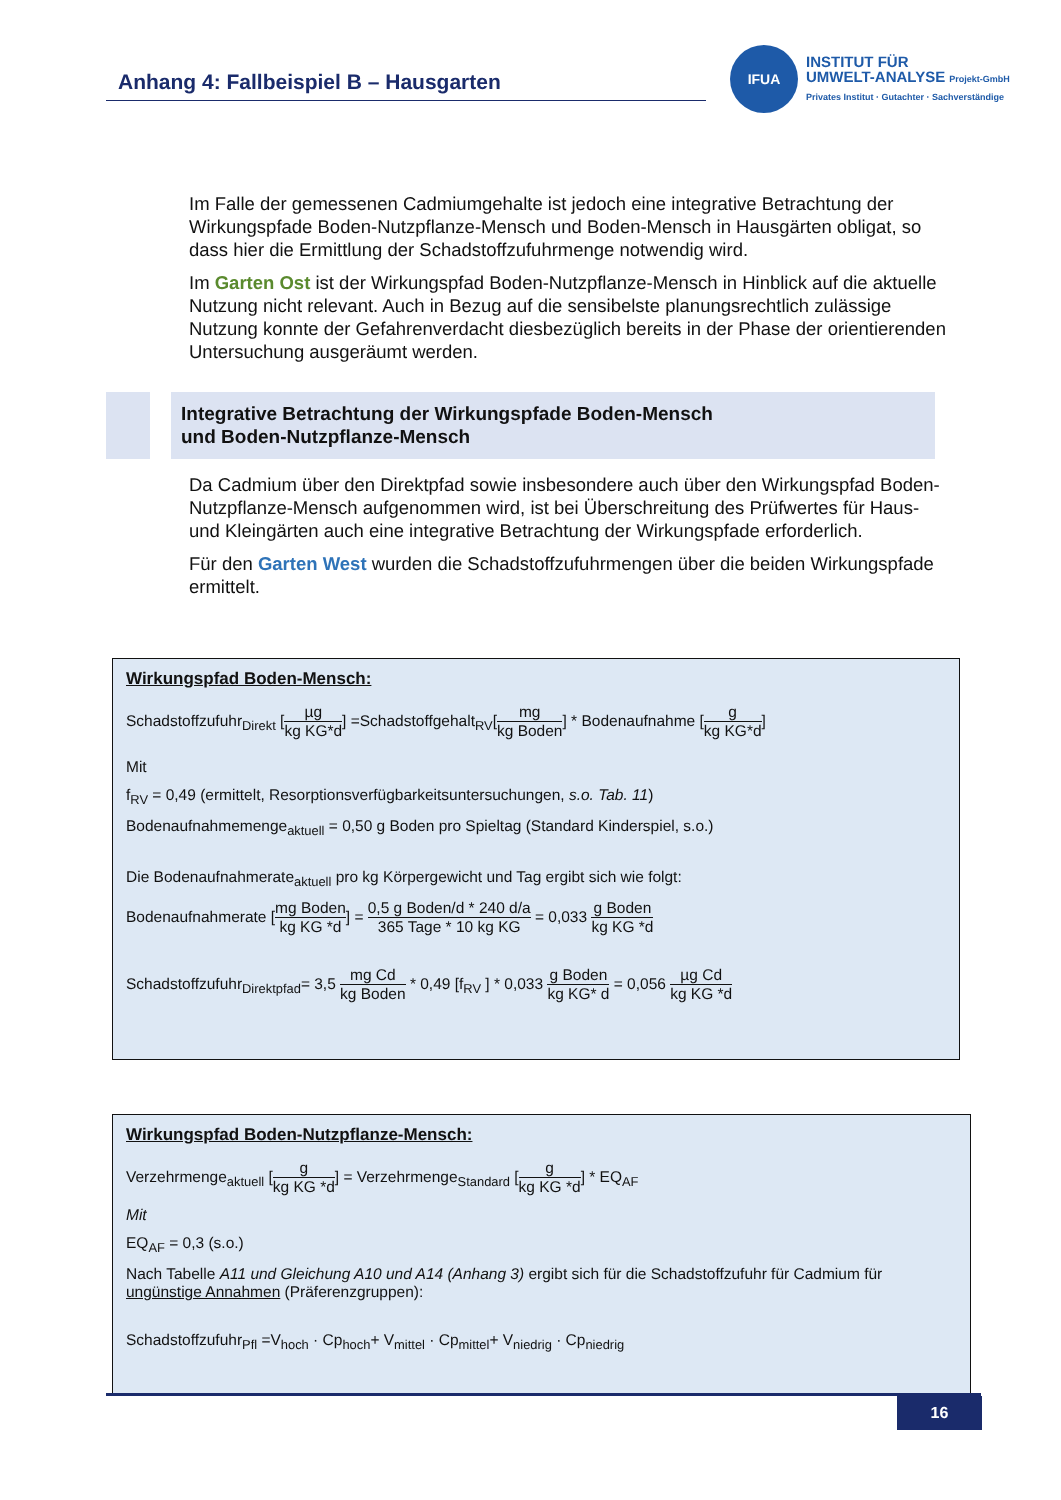Anhang 4: Fallbeispiel B – Hausgarten
IFUA
INSTITUT FÜR
UMWELT-ANALYSE Projekt-GmbH
Privates Institut · Gutachter · Sachverständige
Im Falle der gemessenen Cadmiumgehalte ist jedoch eine integrative Betrachtung der Wirkungspfade Boden-Nutzpflanze-Mensch und Boden-Mensch in Hausgärten obligat, so dass hier die Ermittlung der Schadstoffzufuhrmenge notwendig wird.
Im Garten Ost ist der Wirkungspfad Boden-Nutzpflanze-Mensch in Hinblick auf die aktuelle Nutzung nicht relevant. Auch in Bezug auf die sensibelste planungsrechtlich zulässige Nutzung konnte der Gefahrenverdacht diesbezüglich bereits in der Phase der orientierenden Untersuchung ausgeräumt werden.
Da Cadmium über den Direktpfad sowie insbesondere auch über den Wirkungspfad Boden-Nutzpflanze-Mensch aufgenommen wird, ist bei Überschreitung des Prüfwertes für Haus- und Kleingärten auch eine integrative Betrachtung der Wirkungspfade erforderlich.
Für den Garten West wurden die Schadstoffzufuhrmengen über die beiden Wirkungspfade ermittelt.
Integrative Betrachtung der Wirkungspfade Boden-Mensch
und Boden-Nutzpflanze-Mensch
Wirkungspfad Boden-Mensch:
Schadstoffzufuhr<sub>Direkt</sub> [µg kg KG*d] =Schadstoffgehalt<sub>RV</sub>[mg kg Boden] * Bodenaufnahme [g kg KG*d]
Mit
f<sub>RV</sub> = 0,49 (ermittelt, Resorptionsverfügbarkeitsuntersuchungen, s.o. Tab. 11)
Bodenaufnahmemenge<sub>aktuell</sub> = 0,50 g Boden pro Spieltag (Standard Kinderspiel, s.o.)
Die Bodenaufnahmerate<sub>aktuell</sub> pro kg Körpergewicht und Tag ergibt sich wie folgt:
Bodenaufnahmerate [mg Boden kg KG *d] = 0,5 g Boden/d * 240 d/a 365 Tage * 10 kg KG = 0,033 g Boden kg KG *d
Schadstoffzufuhr<sub>Direktpfad</sub>= 3,5 mg Cd kg Boden * 0,49 [f<sub>RV</sub> ] * 0,033 g Boden kg KG* d = 0,056 µg Cd kg KG *d
Wirkungspfad Boden-Nutzpflanze-Mensch:
Verzehrmenge<sub>aktuell</sub> [g kg KG *d] = Verzehrmenge<sub>Standard</sub> [g kg KG *d] * EQ<sub>AF</sub>
Mit
EQ<sub>AF</sub> = 0,3 (s.o.)
Nach Tabelle A11 und Gleichung A10 und A14 (Anhang 3) ergibt sich für die Schadstoffzufuhr für Cadmium für ungünstige Annahmen (Präferenzgruppen):
Schadstoffzufuhr<sub>Pfl</sub> =V<sub>hoch</sub> · Cp<sub>hoch</sub>+ V<sub>mittel</sub> · Cp<sub>mittel</sub>+ V<sub>niedrig</sub> · Cp<sub>niedrig</sub>
16